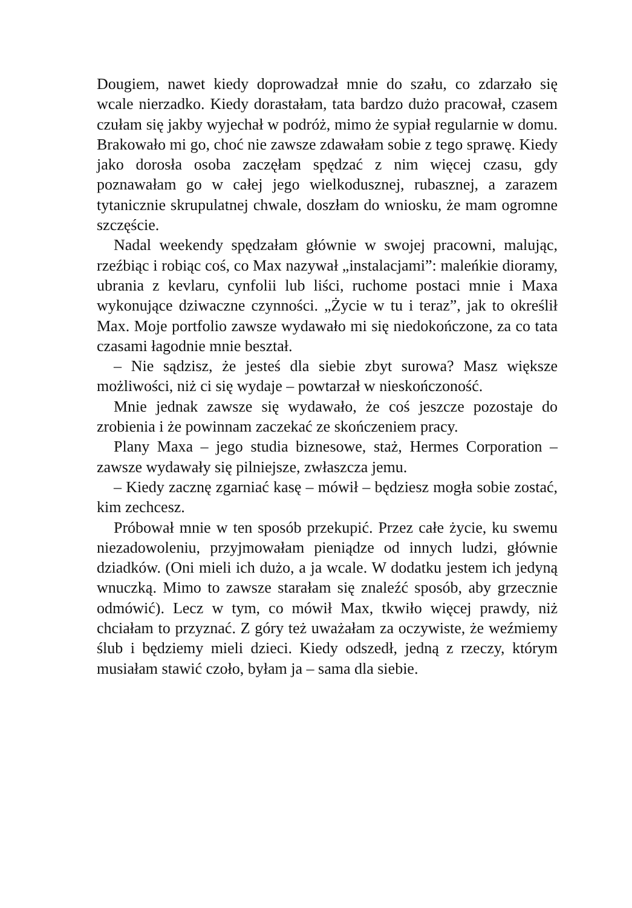Dougiem, nawet kiedy doprowadzał mnie do szału, co zdarzało się wcale nierzadko. Kiedy dorastałam, tata bardzo dużo pracował, czasem czułam się jakby wyjechał w podróż, mimo że sypiał regularnie w domu. Brakowało mi go, choć nie zawsze zdawałam sobie z tego sprawę. Kiedy jako dorosła osoba zaczęłam spędzać z nim więcej czasu, gdy poznawałam go w całej jego wielkodusznej, rubasznej, a zarazem tytanicznie skrupulatnej chwale, doszłam do wniosku, że mam ogromne szczęście.
Nadal weekendy spędzałam głównie w swojej pracowni, malując, rzeźbiąc i robiąc coś, co Max nazywał „instalacjami”: maleńkie dioramy, ubrania z kevlaru, cynfolii lub liści, ruchome postaci mnie i Maxa wykonujące dziwaczne czynności. „Życie w tu i teraz”, jak to określił Max. Moje portfolio zawsze wydawało mi się niedokończone, za co tata czasami łagodnie mnie beształ.
– Nie sądzisz, że jesteś dla siebie zbyt surowa? Masz większe możliwości, niż ci się wydaje – powtarzał w nieskończoność.
Mnie jednak zawsze się wydawało, że coś jeszcze pozostaje do zrobienia i że powinnam zaczekać ze skończeniem pracy.
Plany Maxa – jego studia biznesowe, staż, Hermes Corporation – zawsze wydawały się pilniejsze, zwłaszcza jemu.
– Kiedy zacznę zgarniać kasę – mówił – będziesz mogła sobie zostać, kim zechcesz.
Próbował mnie w ten sposób przekupić. Przez całe życie, ku swemu niezadowoleniu, przyjmowałam pieniądze od innych ludzi, głównie dziadków. (Oni mieli ich dużo, a ja wcale. W dodatku jestem ich jedyną wnuczką. Mimo to zawsze starałam się znaleźć sposób, aby grzecznie odmówić). Lecz w tym, co mówił Max, tkwiło więcej prawdy, niż chciałam to przyznać. Z góry też uważałam za oczywiste, że weźmiemy ślub i będziemy mieli dzieci. Kiedy odszedł, jedną z rzeczy, którym musiałam stawić czoło, byłam ja – sama dla siebie.